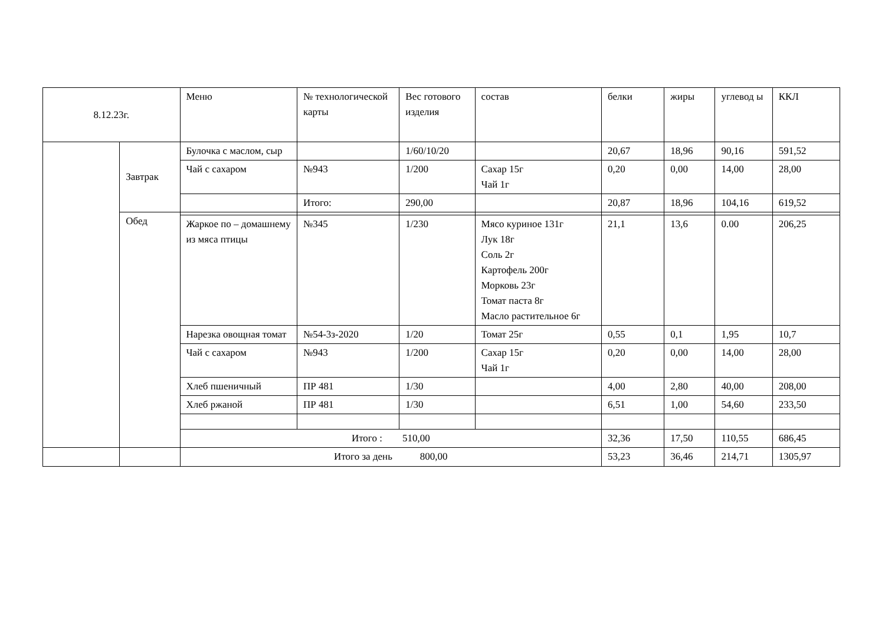| 8.12.23г. | | Меню | № технологической карты | Вес готового изделия | состав | белки | жиры | углевод ы | ККЛ |
| --- | --- | --- | --- | --- | --- | --- | --- | --- | --- |
| | Завтрак | Булочка с маслом, сыр | | 1/60/10/20 | | 20,67 | 18,96 | 90,16 | 591,52 |
| | | Чай с сахаром | №943 | 1/200 | Сахар 15г Чай 1г | 0,20 | 0,00 | 14,00 | 28,00 |
| | | | Итого: | 290,00 | | 20,87 | 18,96 | 104,16 | 619,52 |
| | Обед | | | | | | | | |
| | | Жаркое по – домашнему из мяса птицы | №345 | 1/230 | Мясо куриное 131г Лук 18г Соль 2г Картофель 200г Морковь 23г Томат паста 8г Масло растительное 6г | 21,1 | 13,6 | 0.00 | 206,25 |
| | | Нарезка овощная томат | №54-3з-2020 | 1/20 | Томат 25г | 0,55 | 0,1 | 1,95 | 10,7 |
| | | Чай с сахаром | №943 | 1/200 | Сахар 15г Чай 1г | 0,20 | 0,00 | 14,00 | 28,00 |
| | | Хлеб пшеничный | ПР 481 | 1/30 | | 4,00 | 2,80 | 40,00 | 208,00 |
| | | Хлеб ржаной | ПР 481 | 1/30 | | 6,51 | 1,00 | 54,60 | 233,50 |
| | | Итого : 510,00 | | | | 32,36 | 17,50 | 110,55 | 686,45 |
| | | Итого за день 800,00 | | | | 53,23 | 36,46 | 214,71 | 1305,97 |